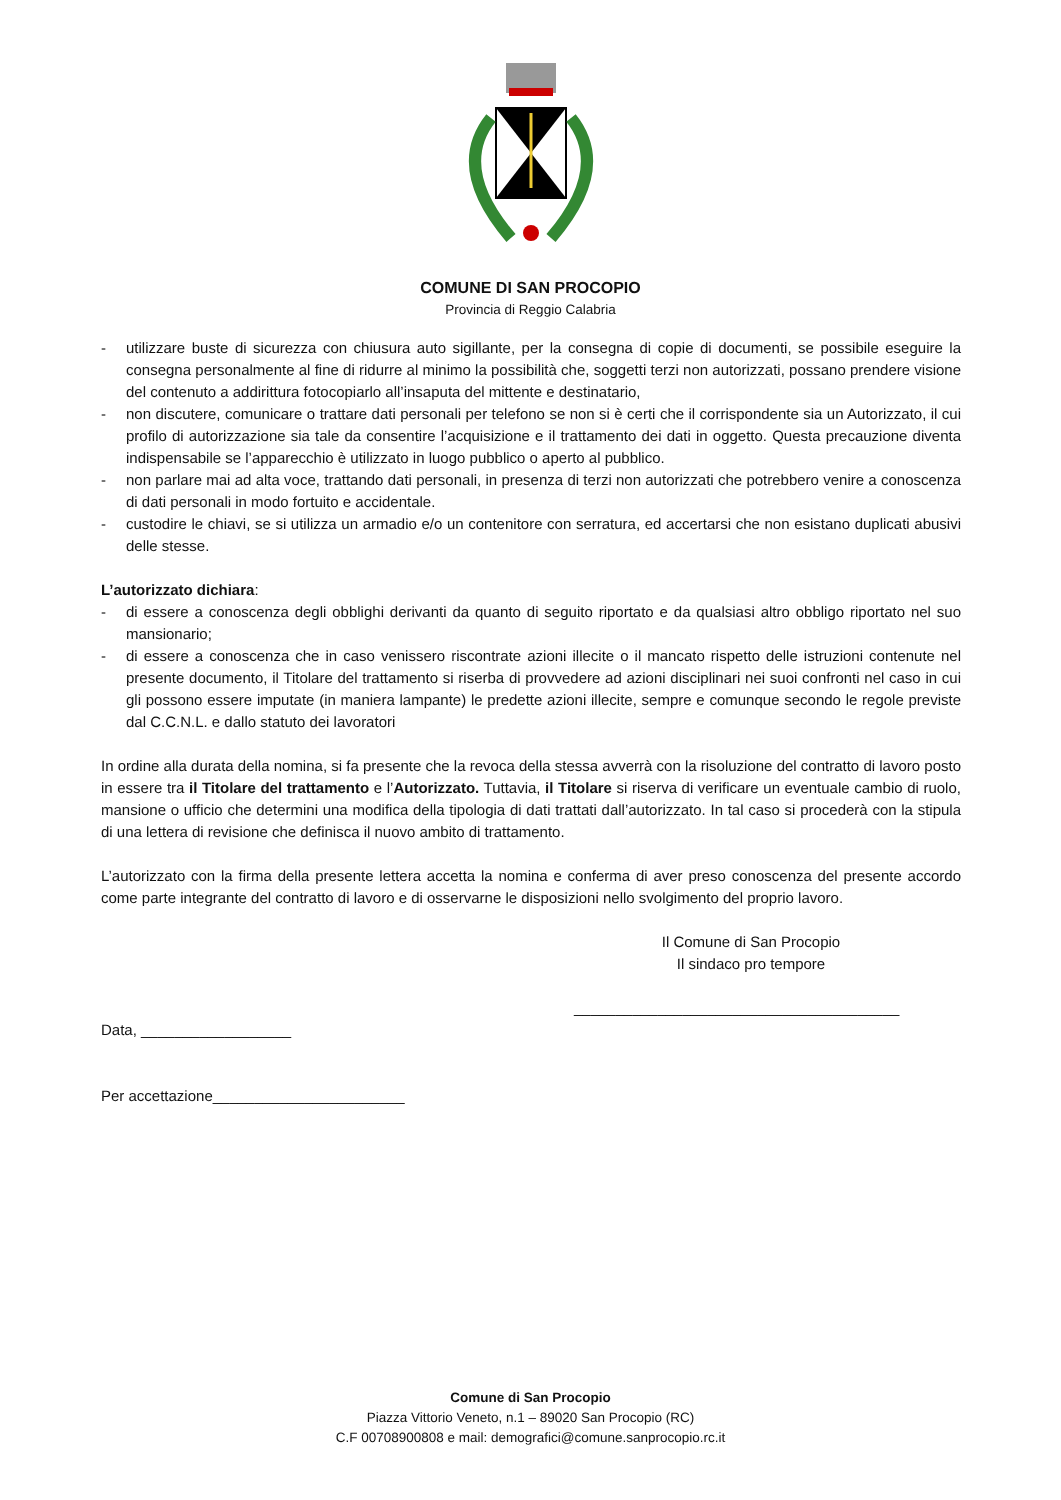COMUNE DI SAN PROCOPIO
Provincia di Reggio Calabria
- utilizzare buste di sicurezza con chiusura auto sigillante, per la consegna di copie di documenti, se possibile eseguire la consegna personalmente al fine di ridurre al minimo la possibilità che, soggetti terzi non autorizzati, possano prendere visione del contenuto a addirittura fotocopiarlo all’insaputa del mittente e destinatario,
- non discutere, comunicare o trattare dati personali per telefono se non si è certi che il corrispondente sia un Autorizzato, il cui profilo di autorizzazione sia tale da consentire l’acquisizione e il trattamento dei dati in oggetto. Questa precauzione diventa indispensabile se l’apparecchio è utilizzato in luogo pubblico o aperto al pubblico.
- non parlare mai ad alta voce, trattando dati personali, in presenza di terzi non autorizzati che potrebbero venire a conoscenza di dati personali in modo fortuito e accidentale.
- custodire le chiavi, se si utilizza un armadio e/o un contenitore con serratura, ed accertarsi che non esistano duplicati abusivi delle stesse.
L’autorizzato dichiara:
- di essere a conoscenza degli obblighi derivanti da quanto di seguito riportato e da qualsiasi altro obbligo riportato nel suo mansionario;
- di essere a conoscenza che in caso venissero riscontrate azioni illecite o il mancato rispetto delle istruzioni contenute nel presente documento, il Titolare del trattamento si riserba di provvedere ad azioni disciplinari nei suoi confronti nel caso in cui gli possono essere imputate (in maniera lampante) le predette azioni illecite, sempre e comunque secondo le regole previste dal C.C.N.L. e dallo statuto dei lavoratori
In ordine alla durata della nomina, si fa presente che la revoca della stessa avverrà con la risoluzione del contratto di lavoro posto in essere tra il Titolare del trattamento e l’Autorizzato. Tuttavia, il Titolare si riserva di verificare un eventuale cambio di ruolo, mansione o ufficio che determini una modifica della tipologia di dati trattati dall’autorizzato. In tal caso si procederà con la stipula di una lettera di revisione che definisca il nuovo ambito di trattamento.
L’autorizzato con la firma della presente lettera accetta la nomina e conferma di aver preso conoscenza del presente accordo come parte integrante del contratto di lavoro e di osservarne le disposizioni nello svolgimento del proprio lavoro.
Il Comune di San Procopio
Il sindaco pro tempore
_______________________________________
Data, __________________
Per accettazione_______________________
Comune di San Procopio
Piazza Vittorio Veneto, n.1 – 89020 San Procopio (RC)
C.F 00708900808 e mail: demografici@comune.sanprocopio.rc.it